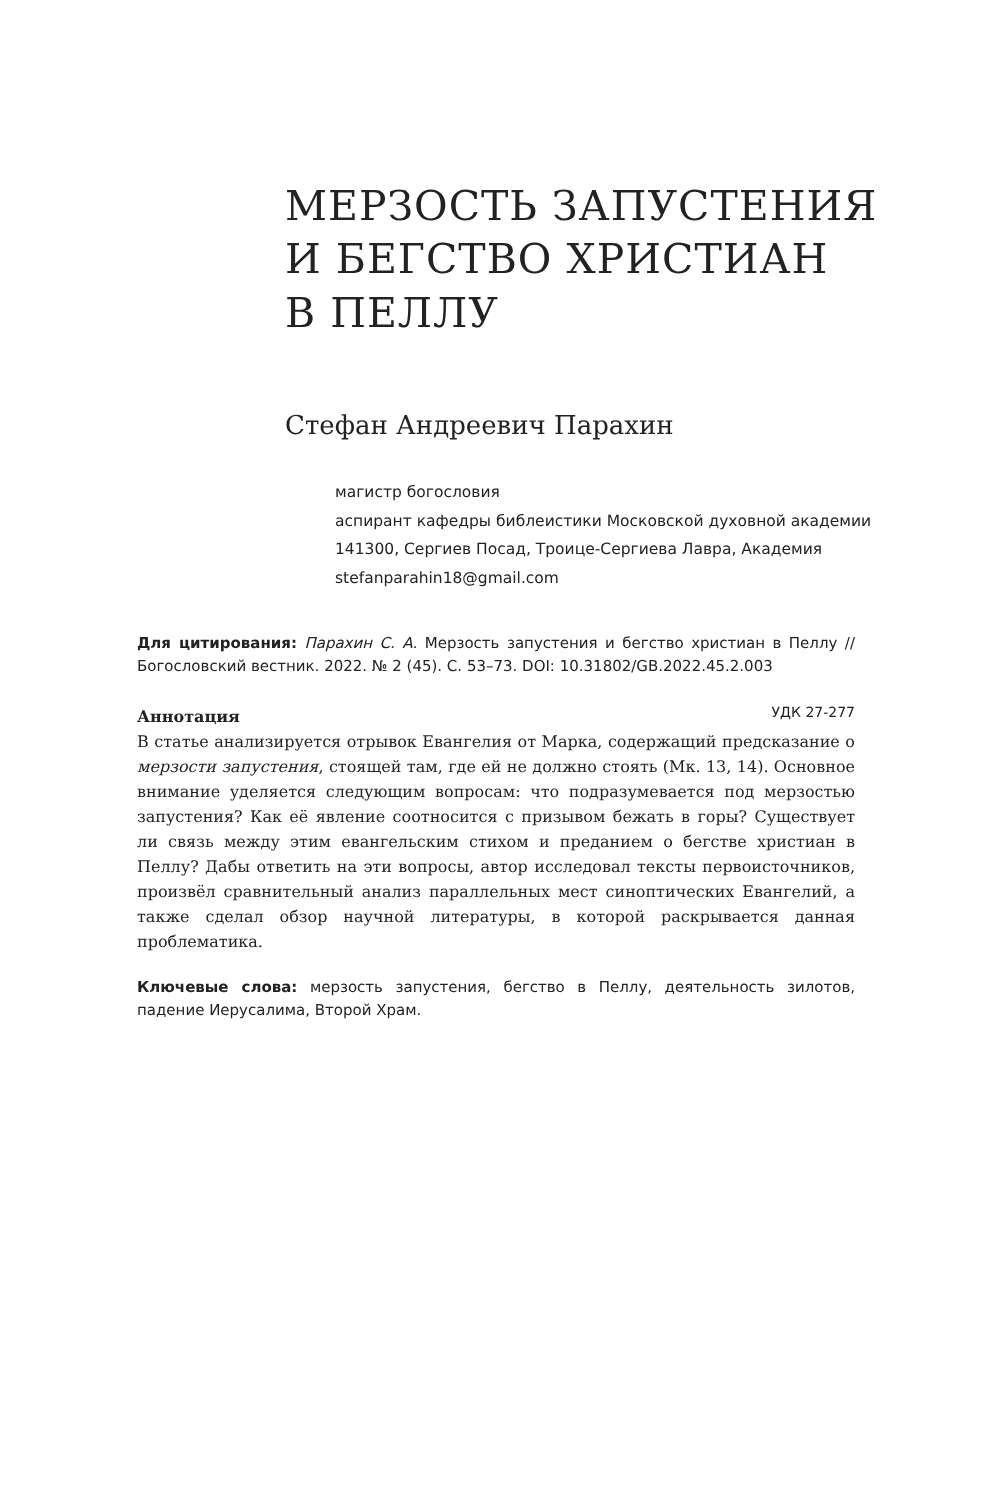МЕРЗОСТЬ ЗАПУСТЕНИЯ
И БЕГСТВО ХРИСТИАН
В ПЕЛЛУ
Стефан Андреевич Парахин
магистр богословия
аспирант кафедры библеистики Московской духовной академии
141300, Сергиев Посад, Троице-Сергиева Лавра, Академия
stefanparahin18@gmail.com
Для цитирования: Парахин С. А. Мерзость запустения и бегство христиан в Пеллу // Богословский вестник. 2022. № 2 (45). С. 53–73. DOI: 10.31802/GB.2022.45.2.003
Аннотация УДК 27-277
В статье анализируется отрывок Евангелия от Марка, содержащий предсказание о мерзости запустения, стоящей там, где ей не должно стоять (Мк. 13, 14). Основное внимание уделяется следующим вопросам: что подразумевается под мерзостью запустения? Как её явление соотносится с призывом бежать в горы? Существует ли связь между этим евангельским стихом и преданием о бегстве христиан в Пеллу? Дабы ответить на эти вопросы, автор исследовал тексты первоисточников, произвёл сравнительный анализ параллельных мест синоптических Евангелий, а также сделал обзор научной литературы, в которой раскрывается данная проблематика.
Ключевые слова: мерзость запустения, бегство в Пеллу, деятельность зилотов, падение Иерусалима, Второй Храм.